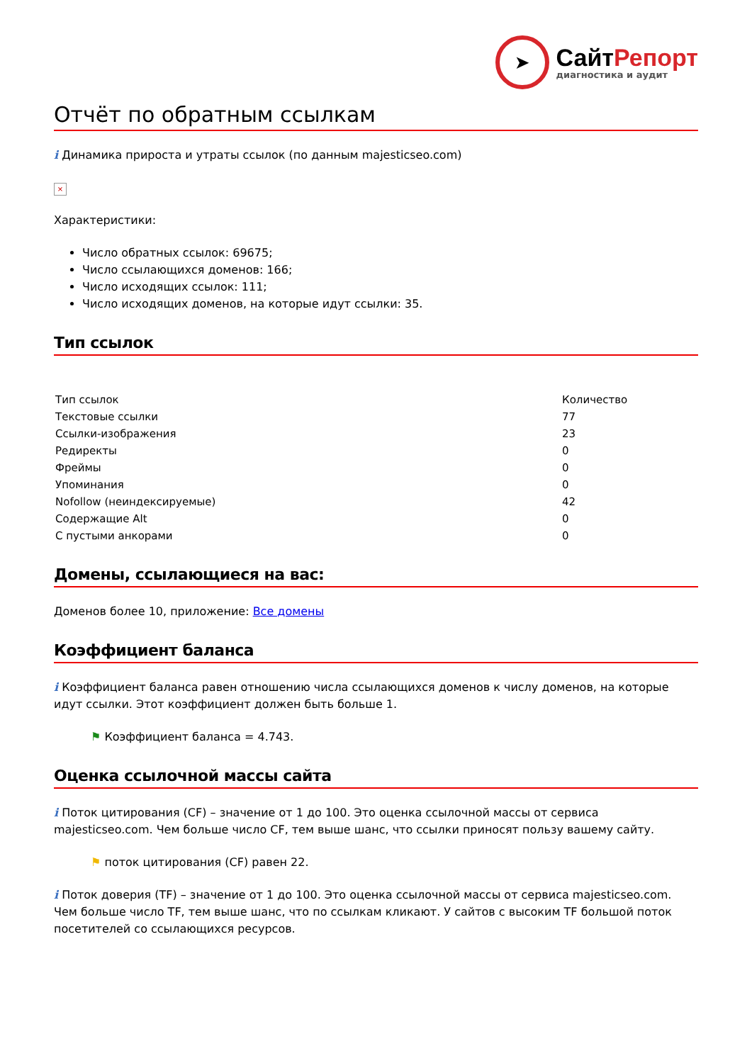➤
СайтРепорт
диагностика и аудит
Отчёт по обратным ссылкам
i Динамика прироста и утраты ссылок (по данным majesticseo.com)
×
Характеристики:
Число обратных ссылок: 69675;
Число ссылающихся доменов: 166;
Число исходящих ссылок: 111;
Число исходящих доменов, на которые идут ссылки: 35.
Тип ссылок
| Тип ссылок | Количество |
| --- | --- |
| Текстовые ссылки | 77 |
| Ссылки-изображения | 23 |
| Редиректы | 0 |
| Фреймы | 0 |
| Упоминания | 0 |
| Nofollow (неиндексируемые) | 42 |
| Содержащие Alt | 0 |
| С пустыми анкорами | 0 |
Домены, ссылающиеся на вас:
Доменов более 10, приложение: Все домены
Коэффициент баланса
i Коэффициент баланса равен отношению числа ссылающихся доменов к числу доменов, на которые идут ссылки. Этот коэффициент должен быть больше 1.
⚑ Коэффициент баланса = 4.743.
Оценка ссылочной массы сайта
i Поток цитирования (CF) – значение от 1 до 100. Это оценка ссылочной массы от сервиса majesticseo.com. Чем больше число CF, тем выше шанс, что ссылки приносят пользу вашему сайту.
⚑ поток цитирования (CF) равен 22.
i Поток доверия (TF) – значение от 1 до 100. Это оценка ссылочной массы от сервиса majesticseo.com. Чем больше число TF, тем выше шанс, что по ссылкам кликают. У сайтов с высоким TF большой поток посетителей со ссылающихся ресурсов.